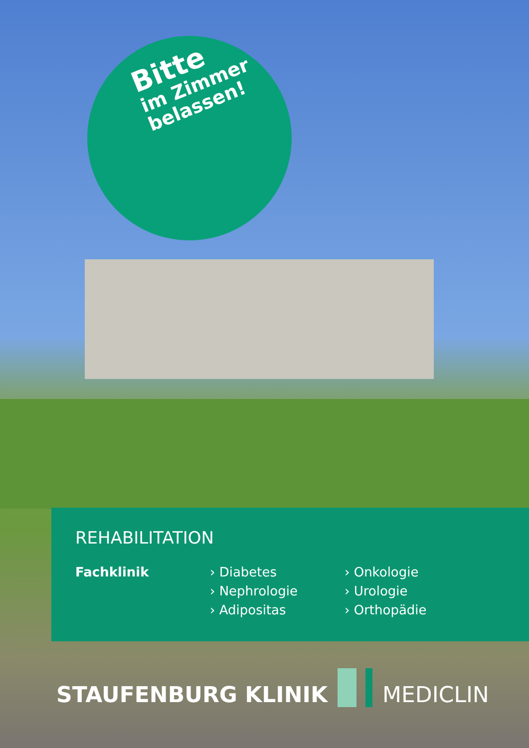Bitte
im Zimmer
belassen!
REHABILITATION
Fachklinik › Diabetes
› Nephrologie
› Adipositas
› Onkologie
› Urologie
› Orthopädie
STAUFENBURG KLINIK
MEDICLIN